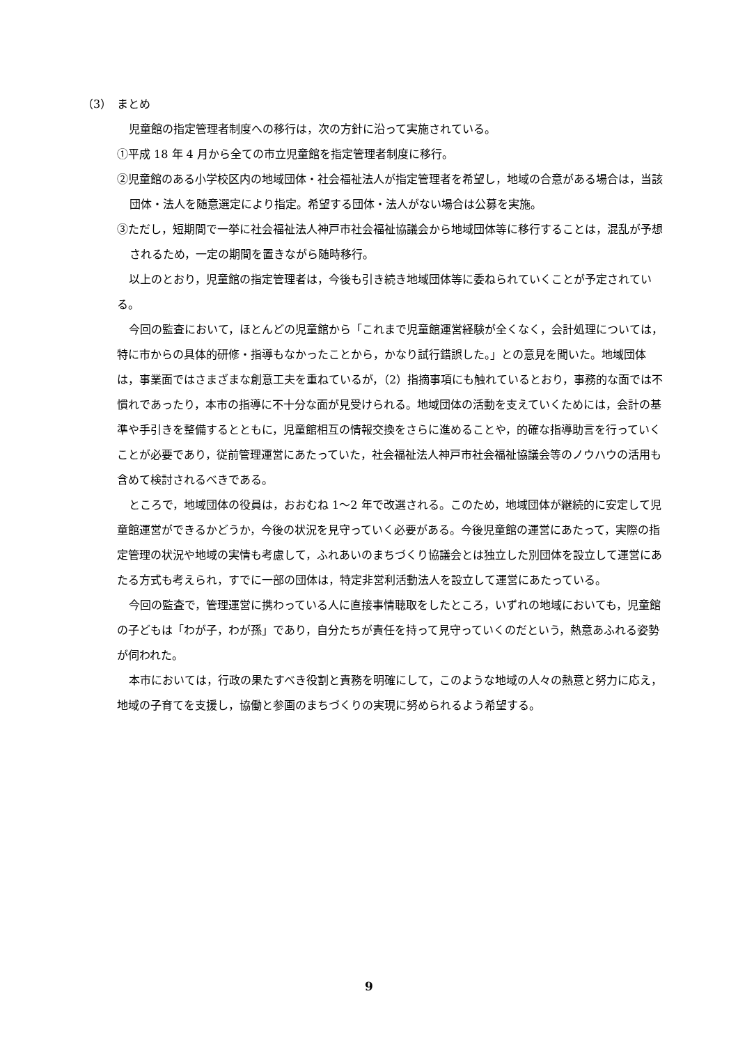（3）　まとめ
児童館の指定管理者制度への移行は，次の方針に沿って実施されている。
①平成 18 年 4 月から全ての市立児童館を指定管理者制度に移行。
②児童館のある小学校区内の地域団体・社会福祉法人が指定管理者を希望し，地域の合意がある場合は，当該団体・法人を随意選定により指定。希望する団体・法人がない場合は公募を実施。
③ただし，短期間で一挙に社会福祉法人神戸市社会福祉協議会から地域団体等に移行することは，混乱が予想されるため，一定の期間を置きながら随時移行。
以上のとおり，児童館の指定管理者は，今後も引き続き地域団体等に委ねられていくことが予定されている。
今回の監査において，ほとんどの児童館から「これまで児童館運営経験が全くなく，会計処理については，特に市からの具体的研修・指導もなかったことから，かなり試行錯誤した。」との意見を聞いた。地域団体は，事業面ではさまざまな創意工夫を重ねているが，（2）指摘事項にも触れているとおり，事務的な面では不慣れであったり，本市の指導に不十分な面が見受けられる。地域団体の活動を支えていくためには，会計の基準や手引きを整備するとともに，児童館相互の情報交換をさらに進めることや，的確な指導助言を行っていくことが必要であり，従前管理運営にあたっていた，社会福祉法人神戸市社会福祉協議会等のノウハウの活用も含めて検討されるべきである。
ところで，地域団体の役員は，おおむね 1～2 年で改選される。このため，地域団体が継続的に安定して児童館運営ができるかどうか，今後の状況を見守っていく必要がある。今後児童館の運営にあたって，実際の指定管理の状況や地域の実情も考慮して，ふれあいのまちづくり協議会とは独立した別団体を設立して運営にあたる方式も考えられ，すでに一部の団体は，特定非営利活動法人を設立して運営にあたっている。
今回の監査で，管理運営に携わっている人に直接事情聴取をしたところ，いずれの地域においても，児童館の子どもは「わが子，わが孫」であり，自分たちが責任を持って見守っていくのだという，熱意あふれる姿勢が伺われた。
本市においては，行政の果たすべき役割と責務を明確にして，このような地域の人々の熱意と努力に応え，地域の子育てを支援し，協働と参画のまちづくりの実現に努められるよう希望する。
9